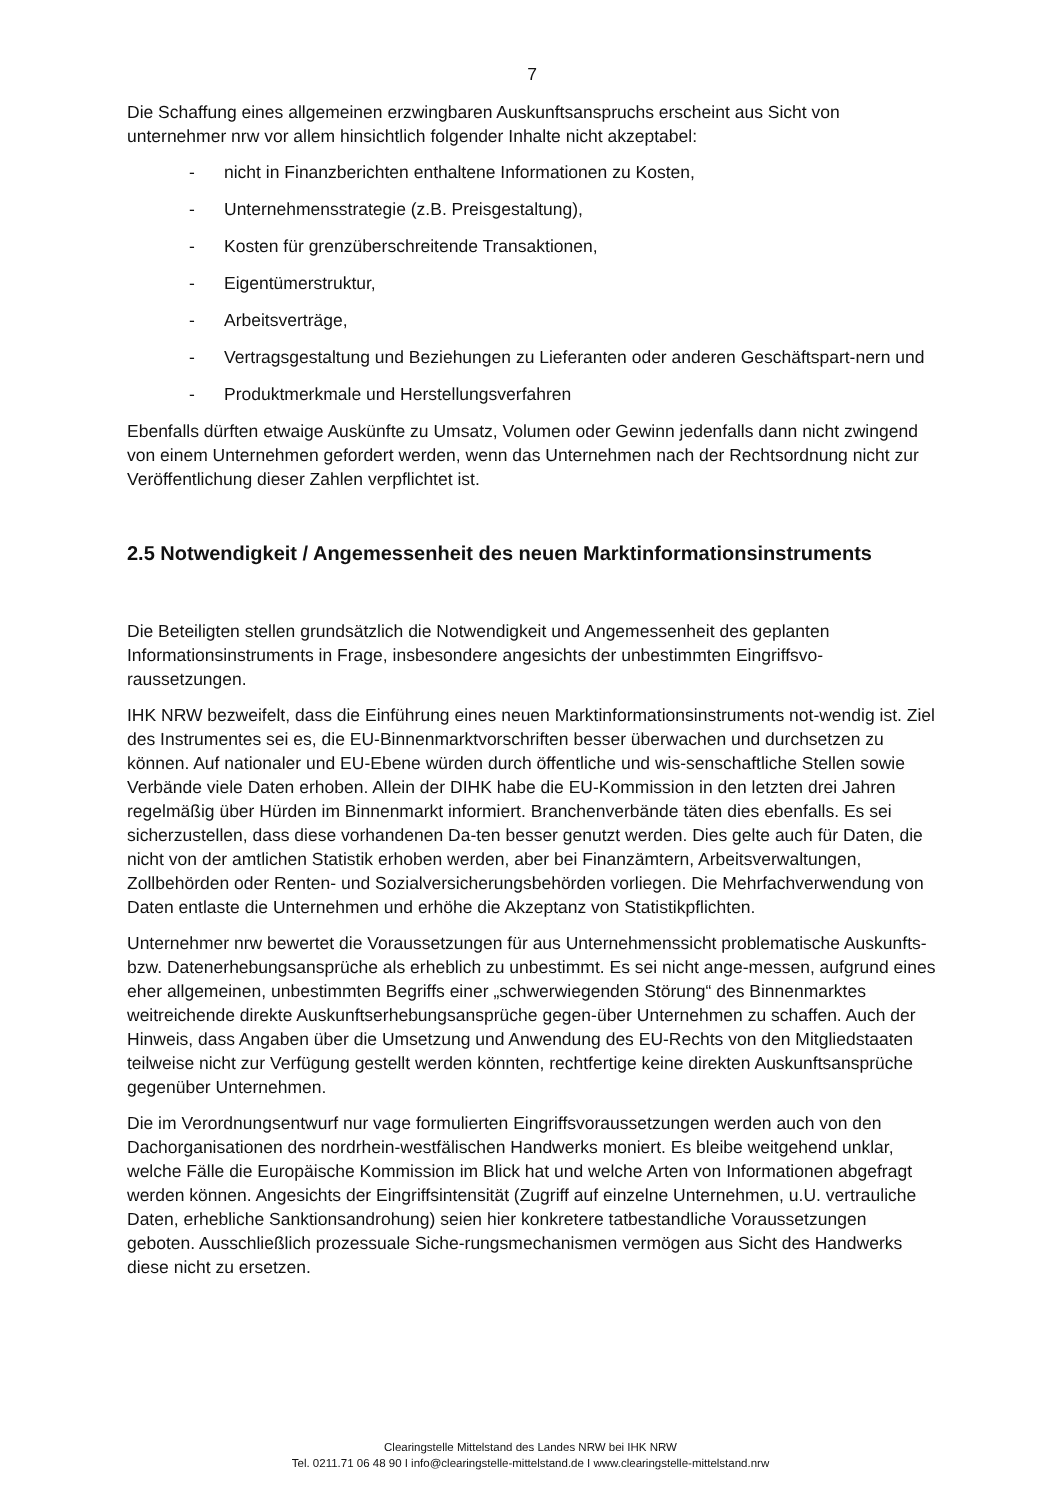7
Die Schaffung eines allgemeinen erzwingbaren Auskunftsanspruchs erscheint aus Sicht von unternehmer nrw vor allem hinsichtlich folgender Inhalte nicht akzeptabel:
- nicht in Finanzberichten enthaltene Informationen zu Kosten,
- Unternehmensstrategie (z.B. Preisgestaltung),
- Kosten für grenzüberschreitende Transaktionen,
- Eigentümerstruktur,
- Arbeitsverträge,
- Vertragsgestaltung und Beziehungen zu Lieferanten oder anderen Geschäftspart-nern und
- Produktmerkmale und Herstellungsverfahren
Ebenfalls dürften etwaige Auskünfte zu Umsatz, Volumen oder Gewinn jedenfalls dann nicht zwingend von einem Unternehmen gefordert werden, wenn das Unternehmen nach der Rechtsordnung nicht zur Veröffentlichung dieser Zahlen verpflichtet ist.
2.5 Notwendigkeit / Angemessenheit des neuen Marktinformationsinstruments
Die Beteiligten stellen grundsätzlich die Notwendigkeit und Angemessenheit des geplanten Informationsinstruments in Frage, insbesondere angesichts der unbestimmten Eingriffsvo-raussetzungen.
IHK NRW bezweifelt, dass die Einführung eines neuen Marktinformationsinstruments not-wendig ist. Ziel des Instrumentes sei es, die EU-Binnenmarktvorschriften besser überwachen und durchsetzen zu können. Auf nationaler und EU-Ebene würden durch öffentliche und wis-senschaftliche Stellen sowie Verbände viele Daten erhoben. Allein der DIHK habe die EU-Kommission in den letzten drei Jahren regelmäßig über Hürden im Binnenmarkt informiert. Branchenverbände täten dies ebenfalls. Es sei sicherzustellen, dass diese vorhandenen Da-ten besser genutzt werden. Dies gelte auch für Daten, die nicht von der amtlichen Statistik erhoben werden, aber bei Finanzämtern, Arbeitsverwaltungen, Zollbehörden oder Renten- und Sozialversicherungsbehörden vorliegen. Die Mehrfachverwendung von Daten entlaste die Unternehmen und erhöhe die Akzeptanz von Statistikpflichten.
Unternehmer nrw bewertet die Voraussetzungen für aus Unternehmenssicht problematische Auskunfts- bzw. Datenerhebungsansprüche als erheblich zu unbestimmt. Es sei nicht ange-messen, aufgrund eines eher allgemeinen, unbestimmten Begriffs einer „schwerwiegenden Störung“ des Binnenmarktes weitreichende direkte Auskunftserhebungsansprüche gegen-über Unternehmen zu schaffen. Auch der Hinweis, dass Angaben über die Umsetzung und Anwendung des EU-Rechts von den Mitgliedstaaten teilweise nicht zur Verfügung gestellt werden könnten, rechtfertige keine direkten Auskunftsansprüche gegenüber Unternehmen.
Die im Verordnungsentwurf nur vage formulierten Eingriffsvoraussetzungen werden auch von den Dachorganisationen des nordrhein-westfälischen Handwerks moniert. Es bleibe weitgehend unklar, welche Fälle die Europäische Kommission im Blick hat und welche Arten von Informationen abgefragt werden können. Angesichts der Eingriffsintensität (Zugriff auf einzelne Unternehmen, u.U. vertrauliche Daten, erhebliche Sanktionsandrohung) seien hier konkretere tatbestandliche Voraussetzungen geboten. Ausschließlich prozessuale Siche-rungsmechanismen vermögen aus Sicht des Handwerks diese nicht zu ersetzen.
Clearingstelle Mittelstand des Landes NRW bei IHK NRW
Tel. 0211.71 06 48 90 I info@clearingstelle-mittelstand.de I www.clearingstelle-mittelstand.nrw